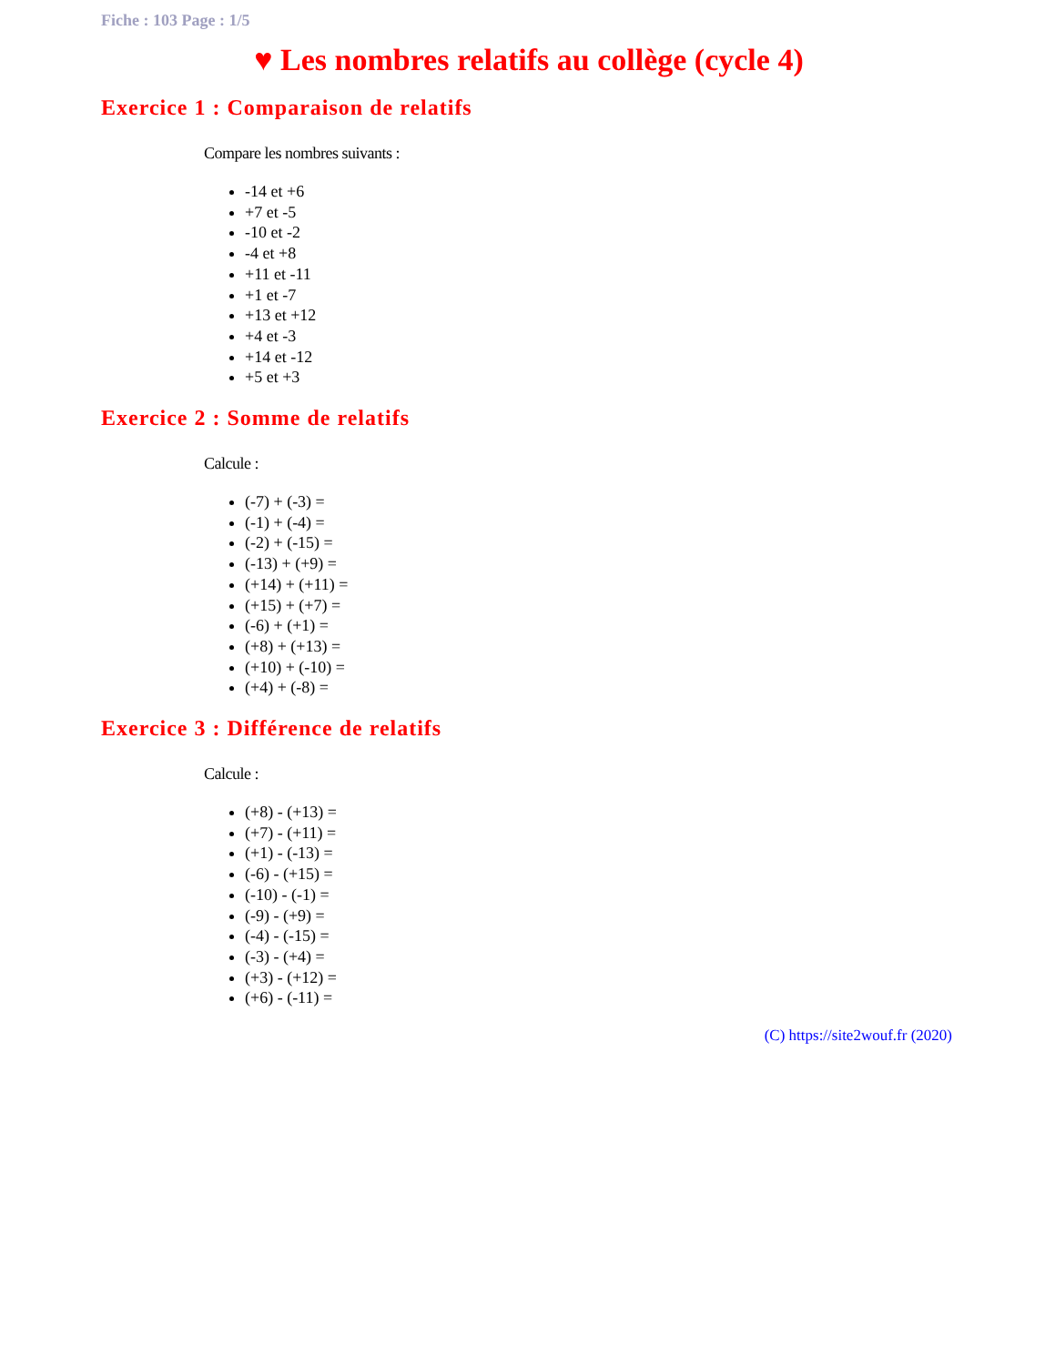Fiche : 103 Page : 1/5
♥ Les nombres relatifs au collège (cycle 4)
Exercice 1 : Comparaison de relatifs
Compare les nombres suivants :
-14 et +6
+7 et -5
-10 et -2
-4 et +8
+11 et -11
+1 et -7
+13 et +12
+4 et -3
+14 et -12
+5 et +3
Exercice 2 : Somme de relatifs
Calcule :
(-7) + (-3) =
(-1) + (-4) =
(-2) + (-15) =
(-13) + (+9) =
(+14) + (+11) =
(+15) + (+7) =
(-6) + (+1) =
(+8) + (+13) =
(+10) + (-10) =
(+4) + (-8) =
Exercice 3 : Différence de relatifs
Calcule :
(+8) - (+13) =
(+7) - (+11) =
(+1) - (-13) =
(-6) - (+15) =
(-10) - (-1) =
(-9) - (+9) =
(-4) - (-15) =
(-3) - (+4) =
(+3) - (+12) =
(+6) - (-11) =
(C) https://site2wouf.fr (2020)